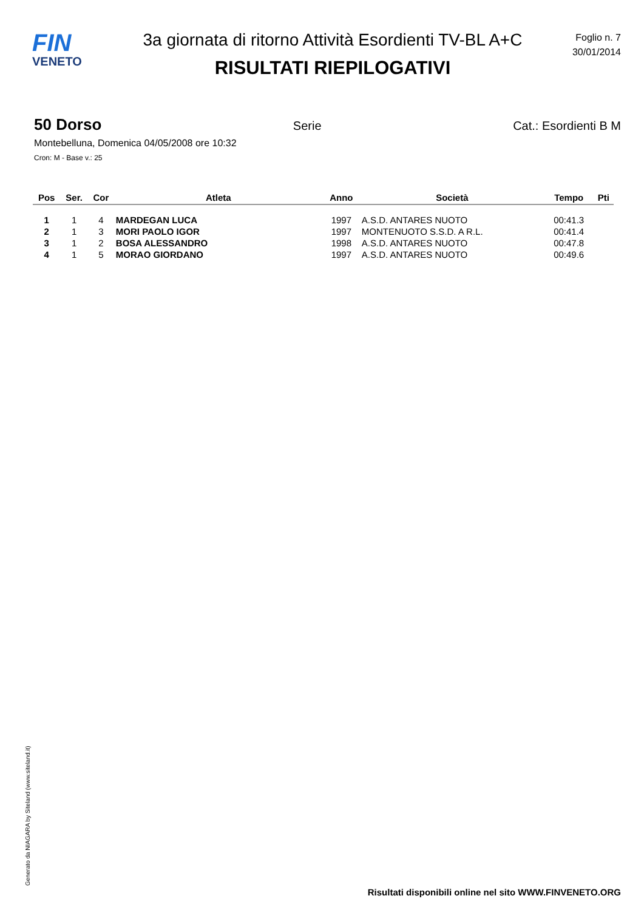FIN
VENETO
3a giornata di ritorno Attività Esordienti TV-BL A+C
RISULTATI RIEPILOGATIVI
Foglio n. 7
30/01/2014
50 Dorso Serie Cat.: Esordienti B M
Montebelluna, Domenica 04/05/2008 ore 10:32
Cron: M - Base v.: 25
| Pos | Ser. | Cor | Atleta | Anno | Società | Tempo | Pti |
| --- | --- | --- | --- | --- | --- | --- | --- |
| 1 | 1 | 4 | MARDEGAN LUCA | 1997 | A.S.D. ANTARES NUOTO | 00:41.3 | |
| 2 | 1 | 3 | MORI PAOLO IGOR | 1997 | MONTENUOTO S.S.D. A R.L. | 00:41.4 | |
| 3 | 1 | 2 | BOSA ALESSANDRO | 1998 | A.S.D. ANTARES NUOTO | 00:47.8 | |
| 4 | 1 | 5 | MORAO GIORDANO | 1997 | A.S.D. ANTARES NUOTO | 00:49.6 | |
Generato da NIAGARA by Siteland (www.siteland.it)
Risultati disponibili online nel sito WWW.FINVENETO.ORG